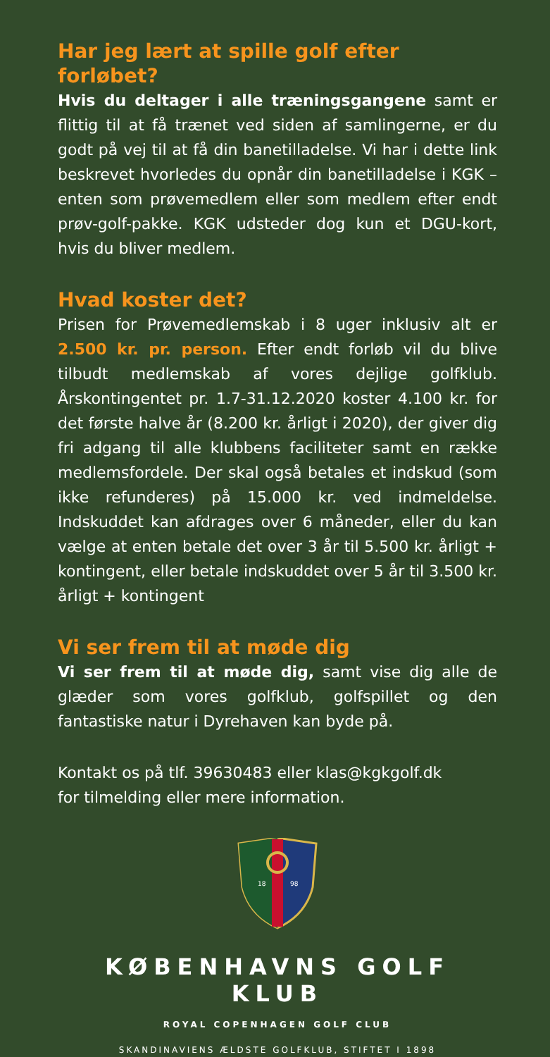Har jeg lært at spille golf efter forløbet?
Hvis du deltager i alle træningsgangene samt er flittig til at få trænet ved siden af samlingerne, er du godt på vej til at få din banetilladelse. Vi har i dette link beskrevet hvorledes du opnår din banetilladelse i KGK – enten som prøvemedlem eller som medlem efter endt prøv-golf-pakke. KGK udsteder dog kun et DGU-kort, hvis du bliver medlem.
Hvad koster det?
Prisen for Prøvemedlemskab i 8 uger inklusiv alt er 2.500 kr. pr. person. Efter endt forløb vil du blive tilbudt medlemskab af vores dejlige golfklub. Årskontingentet pr. 1.7-31.12.2020 koster 4.100 kr. for det første halve år (8.200 kr. årligt i 2020), der giver dig fri adgang til alle klubbens faciliteter samt en række medlemsfordele. Der skal også betales et indskud (som ikke refunderes) på 15.000 kr. ved indmeldelse. Indskuddet kan afdrages over 6 måneder, eller du kan vælge at enten betale det over 3 år til 5.500 kr. årligt + kontingent, eller betale indskuddet over 5 år til 3.500 kr. årligt + kontingent
Vi ser frem til at møde dig
Vi ser frem til at møde dig, samt vise dig alle de glæder som vores golfklub, golfspillet og den fantastiske natur i Dyrehaven kan byde på.
Kontakt os på tlf. 39630483 eller klas@kgkgolf.dk
for tilmelding eller mere information.
18
98
KØBENHAVNS GOLF KLUB
ROYAL COPENHAGEN GOLF CLUB
SKANDINAVIENS ÆLDSTE GOLFKLUB, STIFTET I 1898